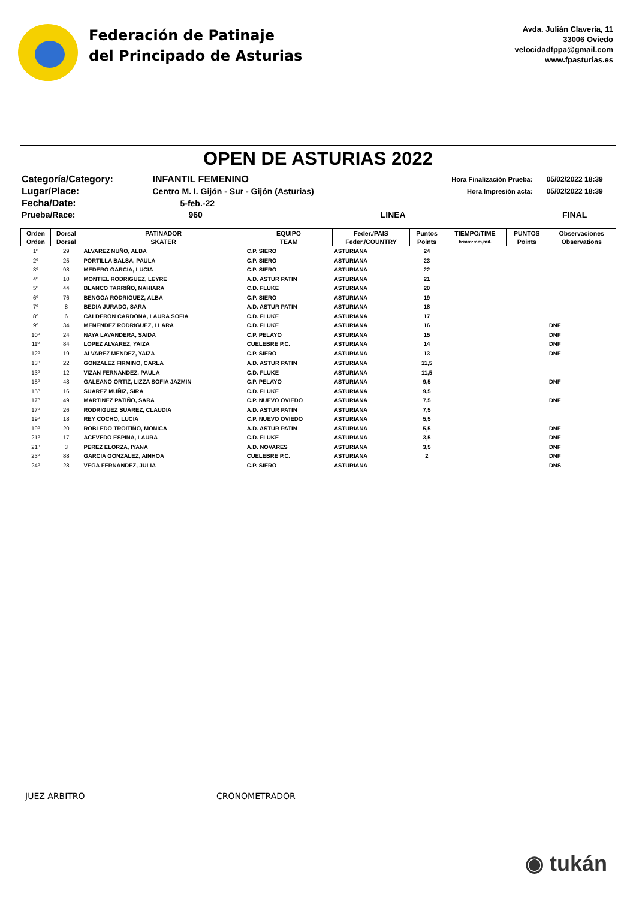Federación de Patinaje
del Principado de Asturias
Avda. Julián Clavería, 11
33006 Oviedo
velocidadfppa@gmail.com
www.fpasturias.es
OPEN DE ASTURIAS 2022
| Categoría/Category: | INFANTIL FEMENINO | | Hora Finalización Prueba: | 05/02/2022 18:39 |
| Lugar/Place: | Centro M. I. Gijón - Sur - Gijón (Asturias) | | Hora Impresión acta: | 05/02/2022 18:39 |
| Fecha/Date: | 5-feb.-22 | | | |
| Prueba/Race: | 960 | LINEA | | FINAL |
| Orden | Dorsal | PATINADOR | EQUIPO | Feder./PAIS | Puntos | TIEMPO/TIME | PUNTOS | Observaciones |
| --- | --- | --- | --- | --- | --- | --- | --- | --- |
| Orden | Dorsal | SKATER | TEAM | Feder./COUNTRY | Points | h:mm:mm,mil. | Points | Observations |
| 1º | 29 | ALVAREZ NUÑO, ALBA | C.P. SIERO | ASTURIANA | 24 | | | |
| 2º | 25 | PORTILLA BALSA, PAULA | C.P. SIERO | ASTURIANA | 23 | | | |
| 3º | 98 | MEDERO GARCIA, LUCIA | C.P. SIERO | ASTURIANA | 22 | | | |
| 4º | 10 | MONTIEL RODRIGUEZ, LEYRE | A.D. ASTUR PATIN | ASTURIANA | 21 | | | |
| 5º | 44 | BLANCO TARRIÑO, NAHIARA | C.D. FLUKE | ASTURIANA | 20 | | | |
| 6º | 76 | BENGOA RODRIGUEZ, ALBA | C.P. SIERO | ASTURIANA | 19 | | | |
| 7º | 8 | BEDIA JURADO, SARA | A.D. ASTUR PATIN | ASTURIANA | 18 | | | |
| 8º | 6 | CALDERON CARDONA, LAURA SOFIA | C.D. FLUKE | ASTURIANA | 17 | | | |
| 9º | 34 | MENENDEZ RODRIGUEZ, LLARA | C.D. FLUKE | ASTURIANA | 16 | | | DNF |
| 10º | 24 | NAYA LAVANDERA, SAIDA | C.P. PELAYO | ASTURIANA | 15 | | | DNF |
| 11º | 84 | LOPEZ ALVAREZ, YAIZA | CUELEBRE P.C. | ASTURIANA | 14 | | | DNF |
| 12º | 19 | ALVAREZ MENDEZ, YAIZA | C.P. SIERO | ASTURIANA | 13 | | | DNF |
| 13º | 22 | GONZALEZ FIRMINO, CARLA | A.D. ASTUR PATIN | ASTURIANA | 11,5 | | | |
| 13º | 12 | VIZAN FERNANDEZ, PAULA | C.D. FLUKE | ASTURIANA | 11,5 | | | |
| 15º | 48 | GALEANO ORTIZ, LIZZA SOFIA JAZMIN | C.P. PELAYO | ASTURIANA | 9,5 | | | DNF |
| 15º | 16 | SUAREZ MUÑIZ, SIRA | C.D. FLUKE | ASTURIANA | 9,5 | | | |
| 17º | 49 | MARTINEZ PATIÑO, SARA | C.P. NUEVO OVIEDO | ASTURIANA | 7,5 | | | DNF |
| 17º | 26 | RODRIGUEZ SUAREZ, CLAUDIA | A.D. ASTUR PATIN | ASTURIANA | 7,5 | | | |
| 19º | 18 | REY COCHO, LUCIA | C.P. NUEVO OVIEDO | ASTURIANA | 5,5 | | | |
| 19º | 20 | ROBLEDO TROITIÑO, MONICA | A.D. ASTUR PATIN | ASTURIANA | 5,5 | | | DNF |
| 21º | 17 | ACEVEDO ESPINA, LAURA | C.D. FLUKE | ASTURIANA | 3,5 | | | DNF |
| 21º | 3 | PEREZ ELORZA, IYANA | A.D. NOVARES | ASTURIANA | 3,5 | | | DNF |
| 23º | 88 | GARCIA GONZALEZ, AINHOA | CUELEBRE P.C. | ASTURIANA | 2 | | | DNF |
| 24º | 28 | VEGA FERNANDEZ, JULIA | C.P. SIERO | ASTURIANA | | | | DNS |
JUEZ ARBITRO CRONOMETRADOR
◉ tukán